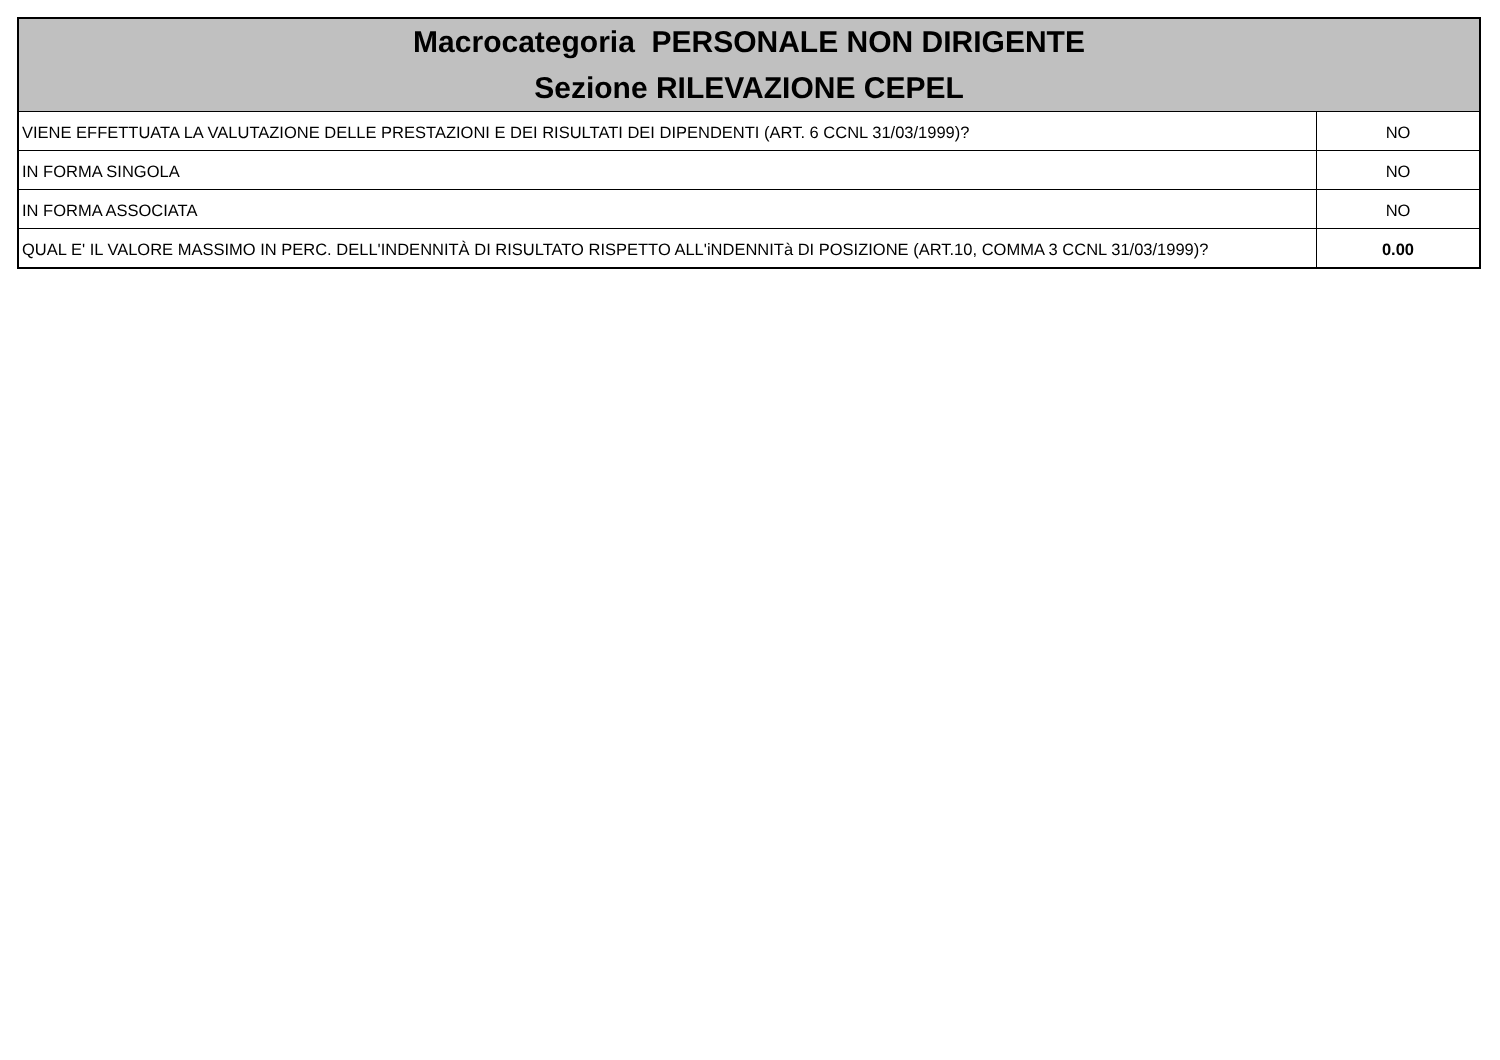| Macrocategoria PERSONALE NON DIRIGENTE Sezione RILEVAZIONE CEPEL | |
| --- | --- |
| VIENE EFFETTUATA LA VALUTAZIONE DELLE PRESTAZIONI E DEI RISULTATI DEI DIPENDENTI (ART. 6 CCNL 31/03/1999)? | NO |
| IN FORMA SINGOLA | NO |
| IN FORMA ASSOCIATA | NO |
| QUAL E' IL VALORE MASSIMO IN PERC. DELL'INDENNITÀ DI RISULTATO RISPETTO ALL'iNDENNITà DI POSIZIONE (ART.10, COMMA 3 CCNL 31/03/1999)? | 0.00 |